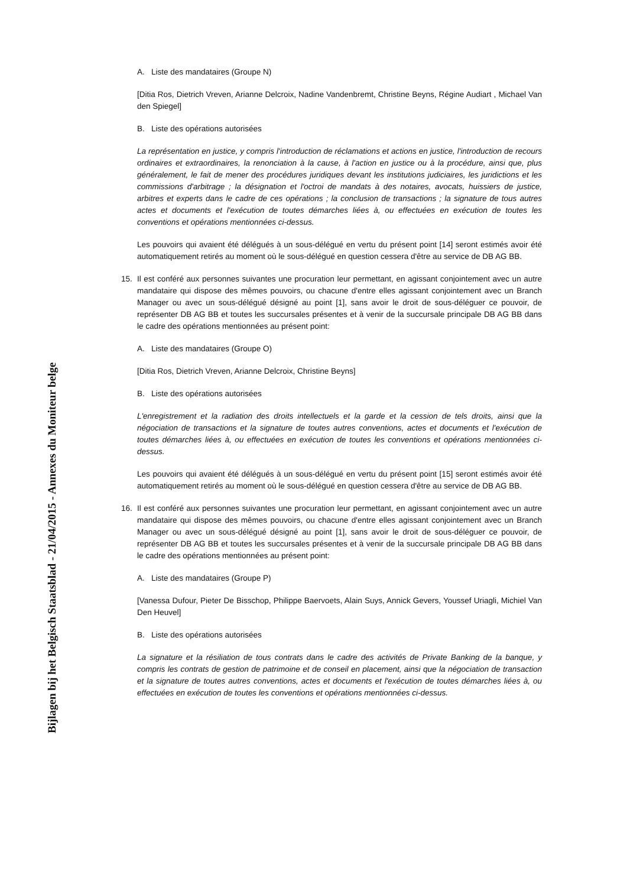Bijlagen bij het Belgisch Staatsblad - 21/04/2015 - Annexes du Moniteur belge
A. Liste des mandataires (Groupe N)
[Ditia Ros, Dietrich Vreven, Arianne Delcroix, Nadine Vandenbremt, Christine Beyns, Régine Audiart , Michael Van den Spiegel]
B. Liste des opérations autorisées
La représentation en justice, y compris l'introduction de réclamations et actions en justice, l'introduction de recours ordinaires et extraordinaires, la renonciation à la cause, à l'action en justice ou à la procédure, ainsi que, plus généralement, le fait de mener des procédures juridiques devant les institutions judiciaires, les juridictions et les commissions d'arbitrage ; la désignation et l'octroi de mandats à des notaires, avocats, huissiers de justice, arbitres et experts dans le cadre de ces opérations ; la conclusion de transactions ; la signature de tous autres actes et documents et l'exécution de toutes démarches liées à, ou effectuées en exécution de toutes les conventions et opérations mentionnées ci-dessus.
Les pouvoirs qui avaient été délégués à un sous-délégué en vertu du présent point [14] seront estimés avoir été automatiquement retirés au moment où le sous-délégué en question cessera d'être au service de DB AG BB.
15. Il est conféré aux personnes suivantes une procuration leur permettant, en agissant conjointement avec un autre mandataire qui dispose des mêmes pouvoirs, ou chacune d'entre elles agissant conjointement avec un Branch Manager ou avec un sous-délégué désigné au point [1], sans avoir le droit de sous-déléguer ce pouvoir, de représenter DB AG BB et toutes les succursales présentes et à venir de la succursale principale DB AG BB dans le cadre des opérations mentionnées au présent point:
A. Liste des mandataires (Groupe O)
[Ditia Ros, Dietrich Vreven, Arianne Delcroix, Christine Beyns]
B. Liste des opérations autorisées
L'enregistrement et la radiation des droits intellectuels et la garde et la cession de tels droits, ainsi que la négociation de transactions et la signature de toutes autres conventions, actes et documents et l'exécution de toutes démarches liées à, ou effectuées en exécution de toutes les conventions et opérations mentionnées ci-dessus.
Les pouvoirs qui avaient été délégués à un sous-délégué en vertu du présent point [15] seront estimés avoir été automatiquement retirés au moment où le sous-délégué en question cessera d'être au service de DB AG BB.
16. Il est conféré aux personnes suivantes une procuration leur permettant, en agissant conjointement avec un autre mandataire qui dispose des mêmes pouvoirs, ou chacune d'entre elles agissant conjointement avec un Branch Manager ou avec un sous-délégué désigné au point [1], sans avoir le droit de sous-déléguer ce pouvoir, de représenter DB AG BB et toutes les succursales présentes et à venir de la succursale principale DB AG BB dans le cadre des opérations mentionnées au présent point:
A. Liste des mandataires (Groupe P)
[Vanessa Dufour, Pieter De Bisschop, Philippe Baervoets, Alain Suys, Annick Gevers, Youssef Uriagli, Michiel Van Den Heuvel]
B. Liste des opérations autorisées
La signature et la résiliation de tous contrats dans le cadre des activités de Private Banking de la banque, y compris les contrats de gestion de patrimoine et de conseil en placement, ainsi que la négociation de transaction et la signature de toutes autres conventions, actes et documents et l'exécution de toutes démarches liées à, ou effectuées en exécution de toutes les conventions et opérations mentionnées ci-dessus.